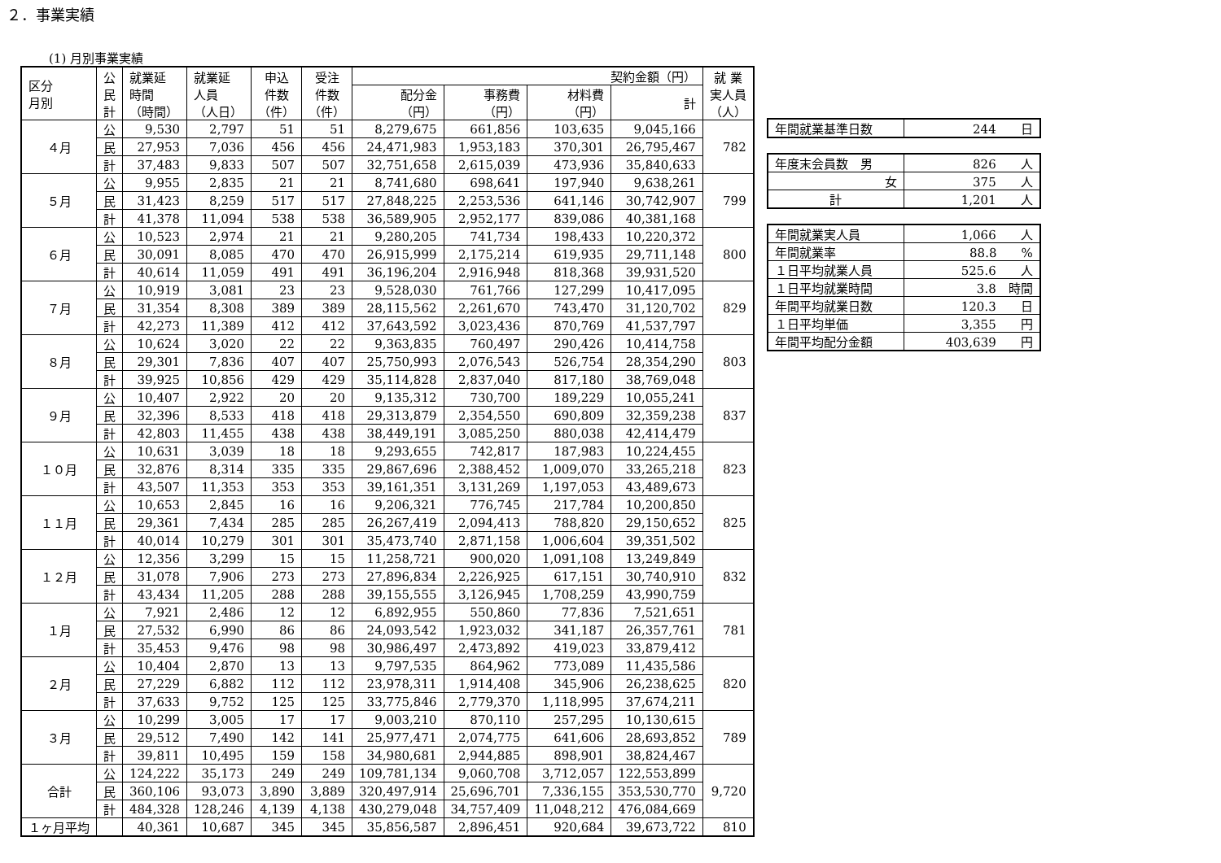２．事業実績
(1) 月別事業実績
| 区分 月別 | 公 民 計 | 就業延 時間 （時間） | 就業延 人員 （人日） | 申込 件数 （件） | 受注 件数 （件） | 契約金額（円） | | | | 就 業 実人員 （人） |
| --- | --- | --- | --- | --- | --- | --- | --- | --- | --- | --- |
| | | | | | | 配分金 （円） | 事務費 （円） | 材料費 （円） | 計 | |
| ４月 | 公 | 9,530 | 2,797 | 51 | 51 | 8,279,675 | 661,856 | 103,635 | 9,045,166 | 782 |
| | 民 | 27,953 | 7,036 | 456 | 456 | 24,471,983 | 1,953,183 | 370,301 | 26,795,467 | |
| | 計 | 37,483 | 9,833 | 507 | 507 | 32,751,658 | 2,615,039 | 473,936 | 35,840,633 | |
| ５月 | 公 | 9,955 | 2,835 | 21 | 21 | 8,741,680 | 698,641 | 197,940 | 9,638,261 | 799 |
| | 民 | 31,423 | 8,259 | 517 | 517 | 27,848,225 | 2,253,536 | 641,146 | 30,742,907 | |
| | 計 | 41,378 | 11,094 | 538 | 538 | 36,589,905 | 2,952,177 | 839,086 | 40,381,168 | |
| ６月 | 公 | 10,523 | 2,974 | 21 | 21 | 9,280,205 | 741,734 | 198,433 | 10,220,372 | 800 |
| | 民 | 30,091 | 8,085 | 470 | 470 | 26,915,999 | 2,175,214 | 619,935 | 29,711,148 | |
| | 計 | 40,614 | 11,059 | 491 | 491 | 36,196,204 | 2,916,948 | 818,368 | 39,931,520 | |
| ７月 | 公 | 10,919 | 3,081 | 23 | 23 | 9,528,030 | 761,766 | 127,299 | 10,417,095 | 829 |
| | 民 | 31,354 | 8,308 | 389 | 389 | 28,115,562 | 2,261,670 | 743,470 | 31,120,702 | |
| | 計 | 42,273 | 11,389 | 412 | 412 | 37,643,592 | 3,023,436 | 870,769 | 41,537,797 | |
| ８月 | 公 | 10,624 | 3,020 | 22 | 22 | 9,363,835 | 760,497 | 290,426 | 10,414,758 | 803 |
| | 民 | 29,301 | 7,836 | 407 | 407 | 25,750,993 | 2,076,543 | 526,754 | 28,354,290 | |
| | 計 | 39,925 | 10,856 | 429 | 429 | 35,114,828 | 2,837,040 | 817,180 | 38,769,048 | |
| ９月 | 公 | 10,407 | 2,922 | 20 | 20 | 9,135,312 | 730,700 | 189,229 | 10,055,241 | 837 |
| | 民 | 32,396 | 8,533 | 418 | 418 | 29,313,879 | 2,354,550 | 690,809 | 32,359,238 | |
| | 計 | 42,803 | 11,455 | 438 | 438 | 38,449,191 | 3,085,250 | 880,038 | 42,414,479 | |
| １０月 | 公 | 10,631 | 3,039 | 18 | 18 | 9,293,655 | 742,817 | 187,983 | 10,224,455 | 823 |
| | 民 | 32,876 | 8,314 | 335 | 335 | 29,867,696 | 2,388,452 | 1,009,070 | 33,265,218 | |
| | 計 | 43,507 | 11,353 | 353 | 353 | 39,161,351 | 3,131,269 | 1,197,053 | 43,489,673 | |
| １１月 | 公 | 10,653 | 2,845 | 16 | 16 | 9,206,321 | 776,745 | 217,784 | 10,200,850 | 825 |
| | 民 | 29,361 | 7,434 | 285 | 285 | 26,267,419 | 2,094,413 | 788,820 | 29,150,652 | |
| | 計 | 40,014 | 10,279 | 301 | 301 | 35,473,740 | 2,871,158 | 1,006,604 | 39,351,502 | |
| １２月 | 公 | 12,356 | 3,299 | 15 | 15 | 11,258,721 | 900,020 | 1,091,108 | 13,249,849 | 832 |
| | 民 | 31,078 | 7,906 | 273 | 273 | 27,896,834 | 2,226,925 | 617,151 | 30,740,910 | |
| | 計 | 43,434 | 11,205 | 288 | 288 | 39,155,555 | 3,126,945 | 1,708,259 | 43,990,759 | |
| １月 | 公 | 7,921 | 2,486 | 12 | 12 | 6,892,955 | 550,860 | 77,836 | 7,521,651 | 781 |
| | 民 | 27,532 | 6,990 | 86 | 86 | 24,093,542 | 1,923,032 | 341,187 | 26,357,761 | |
| | 計 | 35,453 | 9,476 | 98 | 98 | 30,986,497 | 2,473,892 | 419,023 | 33,879,412 | |
| ２月 | 公 | 10,404 | 2,870 | 13 | 13 | 9,797,535 | 864,962 | 773,089 | 11,435,586 | 820 |
| | 民 | 27,229 | 6,882 | 112 | 112 | 23,978,311 | 1,914,408 | 345,906 | 26,238,625 | |
| | 計 | 37,633 | 9,752 | 125 | 125 | 33,775,846 | 2,779,370 | 1,118,995 | 37,674,211 | |
| ３月 | 公 | 10,299 | 3,005 | 17 | 17 | 9,003,210 | 870,110 | 257,295 | 10,130,615 | 789 |
| | 民 | 29,512 | 7,490 | 142 | 141 | 25,977,471 | 2,074,775 | 641,606 | 28,693,852 | |
| | 計 | 39,811 | 10,495 | 159 | 158 | 34,980,681 | 2,944,885 | 898,901 | 38,824,467 | |
| 合計 | 公 | 124,222 | 35,173 | 249 | 249 | 109,781,134 | 9,060,708 | 3,712,057 | 122,553,899 | 9,720 |
| | 民 | 360,106 | 93,073 | 3,890 | 3,889 | 320,497,914 | 25,696,701 | 7,336,155 | 353,530,770 | |
| | 計 | 484,328 | 128,246 | 4,139 | 4,138 | 430,279,048 | 34,757,409 | 11,048,212 | 476,084,669 | |
| １ヶ月平均 | | 40,361 | 10,687 | 345 | 345 | 35,856,587 | 2,896,451 | 920,684 | 39,673,722 | 810 |
| 年間就業基準日数 | 244 日 |
| 年度末会員数 男 | 826 人 |
| 女 | 375 人 |
| 計 | 1,201 人 |
| 年間就業実人員 | 1,066 人 |
| 年間就業率 | 88.8 % |
| １日平均就業人員 | 525.6 人 |
| １日平均就業時間 | 3.8 時間 |
| 年間平均就業日数 | 120.3 日 |
| １日平均単価 | 3,355 円 |
| 年間平均配分金額 | 403,639 円 |